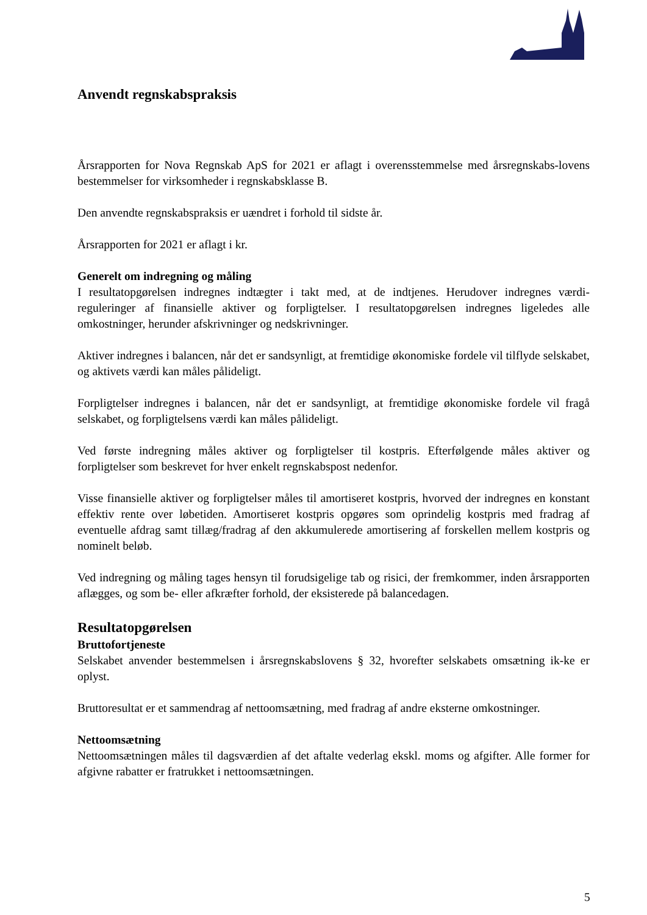Anvendt regnskabspraksis
Årsrapporten for Nova Regnskab ApS for 2021 er aflagt i overensstemmelse med årsregnskabs-lovens bestemmelser for virksomheder i regnskabsklasse B.
Den anvendte regnskabspraksis er uændret i forhold til sidste år.
Årsrapporten for 2021 er aflagt i kr.
Generelt om indregning og måling
I resultatopgørelsen indregnes indtægter i takt med, at de indtjenes. Herudover indregnes værdi-reguleringer af finansielle aktiver og forpligtelser. I resultatopgørelsen indregnes ligeledes alle omkostninger, herunder afskrivninger og nedskrivninger.
Aktiver indregnes i balancen, når det er sandsynligt, at fremtidige økonomiske fordele vil tilflyde selskabet, og aktivets værdi kan måles pålideligt.
Forpligtelser indregnes i balancen, når det er sandsynligt, at fremtidige økonomiske fordele vil fragå selskabet, og forpligtelsens værdi kan måles pålideligt.
Ved første indregning måles aktiver og forpligtelser til kostpris. Efterfølgende måles aktiver og forpligtelser som beskrevet for hver enkelt regnskabspost nedenfor.
Visse finansielle aktiver og forpligtelser måles til amortiseret kostpris, hvorved der indregnes en konstant effektiv rente over løbetiden. Amortiseret kostpris opgøres som oprindelig kostpris med fradrag af eventuelle afdrag samt tillæg/fradrag af den akkumulerede amortisering af forskellen mellem kostpris og nominelt beløb.
Ved indregning og måling tages hensyn til forudsigelige tab og risici, der fremkommer, inden årsrapporten aflægges, og som be- eller afkræfter forhold, der eksisterede på balancedagen.
Resultatopgørelsen
Bruttofortjeneste
Selskabet anvender bestemmelsen i årsregnskabslovens § 32, hvorefter selskabets omsætning ik-ke er oplyst.
Bruttoresultat er et sammendrag af nettoomsætning, med fradrag af andre eksterne omkostninger.
Nettoomsætning
Nettoomsætningen måles til dagsværdien af det aftalte vederlag ekskl. moms og afgifter. Alle former for afgivne rabatter er fratrukket i nettoomsætningen.
5